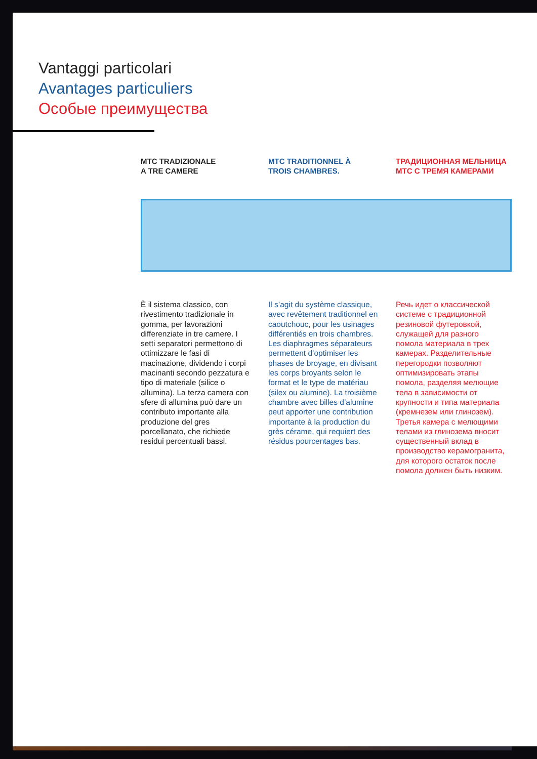Vantaggi particolari
Avantages particuliers
Особые преимущества
MTC TRADIZIONALE
A TRE CAMERE
MTC TRADITIONNEL À
TROIS CHAMBRES.
ТРАДИЦИОННАЯ МЕЛЬНИЦА
МТС С ТРЕМЯ КАМЕРАМИ
È il sistema classico, con rivestimento tradizionale in gomma, per lavorazioni differenziate in tre camere. I setti separatori permettono di ottimizzare le fasi di macinazione, dividendo i corpi macinanti secondo pezzatura e tipo di materiale (silice o allumina). La terza camera con sfere di allumina può dare un contributo importante alla produzione del gres porcellanato, che richiede residui percentuali bassi.
Il s’agit du système classique, avec revêtement traditionnel en caoutchouc, pour les usinages différentiés en trois chambres. Les diaphragmes séparateurs permettent d’optimiser les phases de broyage, en divisant les corps broyants selon le format et le type de matériau (silex ou alumine). La troisième chambre avec billes d’alumine peut apporter une contribution importante à la production du grès cérame, qui requiert des résidus pourcentages bas.
Речь идет о классической системе с традиционной резиновой футеровкой, служащей для разного помола материала в трех камерах. Разделительные перегородки позволяют оптимизировать этапы помола, разделяя мелющие тела в зависимости от крупности и типа материала (кремнезем или глинозем). Третья камера с мелющими телами из глинозема вносит существенный вклад в производство керамогранита, для которого остаток после помола должен быть низким.